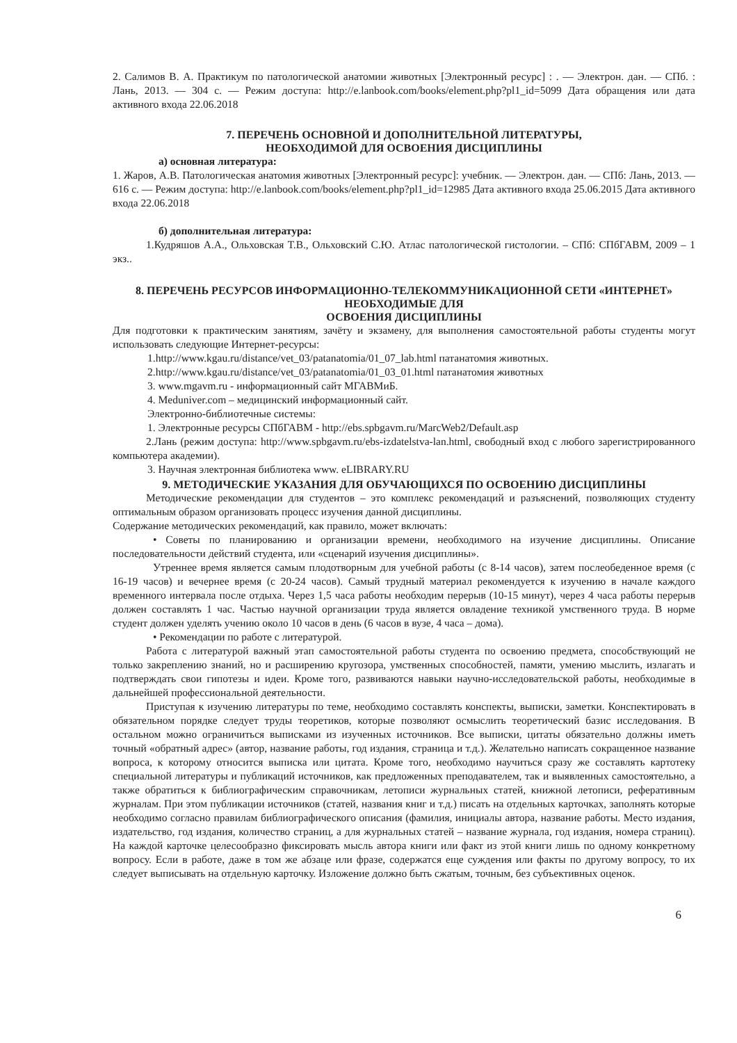2. Салимов В. А. Практикум по патологической анатомии животных [Электронный ресурс] : . — Электрон. дан. — СПб. : Лань, 2013. — 304 с. — Режим доступа: http://e.lanbook.com/books/element.php?pl1_id=5099 Дата обращения или дата активного входа 22.06.2018
7. ПЕРЕЧЕНЬ ОСНОВНОЙ И ДОПОЛНИТЕЛЬНОЙ ЛИТЕРАТУРЫ,
НЕОБХОДИМОЙ ДЛЯ ОСВОЕНИЯ ДИСЦИПЛИНЫ
а) основная литература:
1. Жаров, А.В. Патологическая анатомия животных [Электронный ресурс]: учебник. — Электрон. дан. — СПб: Лань, 2013. — 616 с. — Режим доступа: http://e.lanbook.com/books/element.php?pl1_id=12985 Дата активного входа 25.06.2015 Дата активного входа 22.06.2018
б) дополнительная литература:
1.Кудряшов А.А., Ольховская Т.В., Ольховский С.Ю. Атлас патологической гистологии. – СПб: СПбГАВМ, 2009 – 1 экз..
8. ПЕРЕЧЕНЬ РЕСУРСОВ ИНФОРМАЦИОННО-ТЕЛЕКОММУНИКАЦИОННОЙ СЕТИ «ИНТЕРНЕТ» НЕОБХОДИМЫЕ ДЛЯ
ОСВОЕНИЯ ДИСЦИПЛИНЫ
Для подготовки к практическим занятиям, зачёту и экзамену, для выполнения самостоятельной работы студенты могут использовать следующие Интернет-ресурсы:
1.http://www.kgau.ru/distance/vet_03/patanatomia/01_07_lab.html патанатомия животных.
2.http://www.kgau.ru/distance/vet_03/patanatomia/01_03_01.html патанатомия животных
3. www.mgavm.ru - информационный сайт МГАВМиБ.
4. Meduniver.com – медицинский информационный сайт.
Электронно-библиотечные системы:
1. Электронные ресурсы СПбГАВМ - http://ebs.spbgavm.ru/MarcWeb2/Default.asp
2.Лань (режим доступа: http://www.spbgavm.ru/ebs-izdatelstva-lan.html, свободный вход с любого зарегистрированного компьютера академии).
3. Научная электронная библиотека www. eLIBRARY.RU
9. МЕТОДИЧЕСКИЕ УКАЗАНИЯ ДЛЯ ОБУЧАЮЩИХСЯ ПО ОСВОЕНИЮ ДИСЦИПЛИНЫ
Методические рекомендации для студентов – это комплекс рекомендаций и разъяснений, позволяющих студенту оптимальным образом организовать процесс изучения данной дисциплины.
Содержание методических рекомендаций, как правило, может включать:
• Советы по планированию и организации времени, необходимого на изучение дисциплины. Описание последовательности действий студента, или «сценарий изучения дисциплины».
Утреннее время является самым плодотворным для учебной работы (с 8-14 часов), затем послеобеденное время (с 16-19 часов) и вечернее время (с 20-24 часов). Самый трудный материал рекомендуется к изучению в начале каждого временного интервала после отдыха. Через 1,5 часа работы необходим перерыв (10-15 минут), через 4 часа работы перерыв должен составлять 1 час. Частью научной организации труда является овладение техникой умственного труда. В норме студент должен уделять учению около 10 часов в день (6 часов в вузе, 4 часа – дома).
• Рекомендации по работе с литературой.
Работа с литературой важный этап самостоятельной работы студента по освоению предмета, способствующий не только закреплению знаний, но и расширению кругозора, умственных способностей, памяти, умению мыслить, излагать и подтверждать свои гипотезы и идеи. Кроме того, развиваются навыки научно-исследовательской работы, необходимые в дальнейшей профессиональной деятельности.
Приступая к изучению литературы по теме, необходимо составлять конспекты, выписки, заметки. Конспектировать в обязательном порядке следует труды теоретиков, которые позволяют осмыслить теоретический базис исследования. В остальном можно ограничиться выписками из изученных источников. Все выписки, цитаты обязательно должны иметь точный «обратный адрес» (автор, название работы, год издания, страница и т.д.). Желательно написать сокращенное название вопроса, к которому относится выписка или цитата. Кроме того, необходимо научиться сразу же составлять картотеку специальной литературы и публикаций источников, как предложенных преподавателем, так и выявленных самостоятельно, а также обратиться к библиографическим справочникам, летописи журнальных статей, книжной летописи, реферативным журналам. При этом публикации источников (статей, названия книг и т.д.) писать на отдельных карточках, заполнять которые необходимо согласно правилам библиографического описания (фамилия, инициалы автора, название работы. Место издания, издательство, год издания, количество страниц, а для журнальных статей – название журнала, год издания, номера страниц). На каждой карточке целесообразно фиксировать мысль автора книги или факт из этой книги лишь по одному конкретному вопросу. Если в работе, даже в том же абзаце или фразе, содержатся еще суждения или факты по другому вопросу, то их следует выписывать на отдельную карточку. Изложение должно быть сжатым, точным, без субъективных оценок.
6